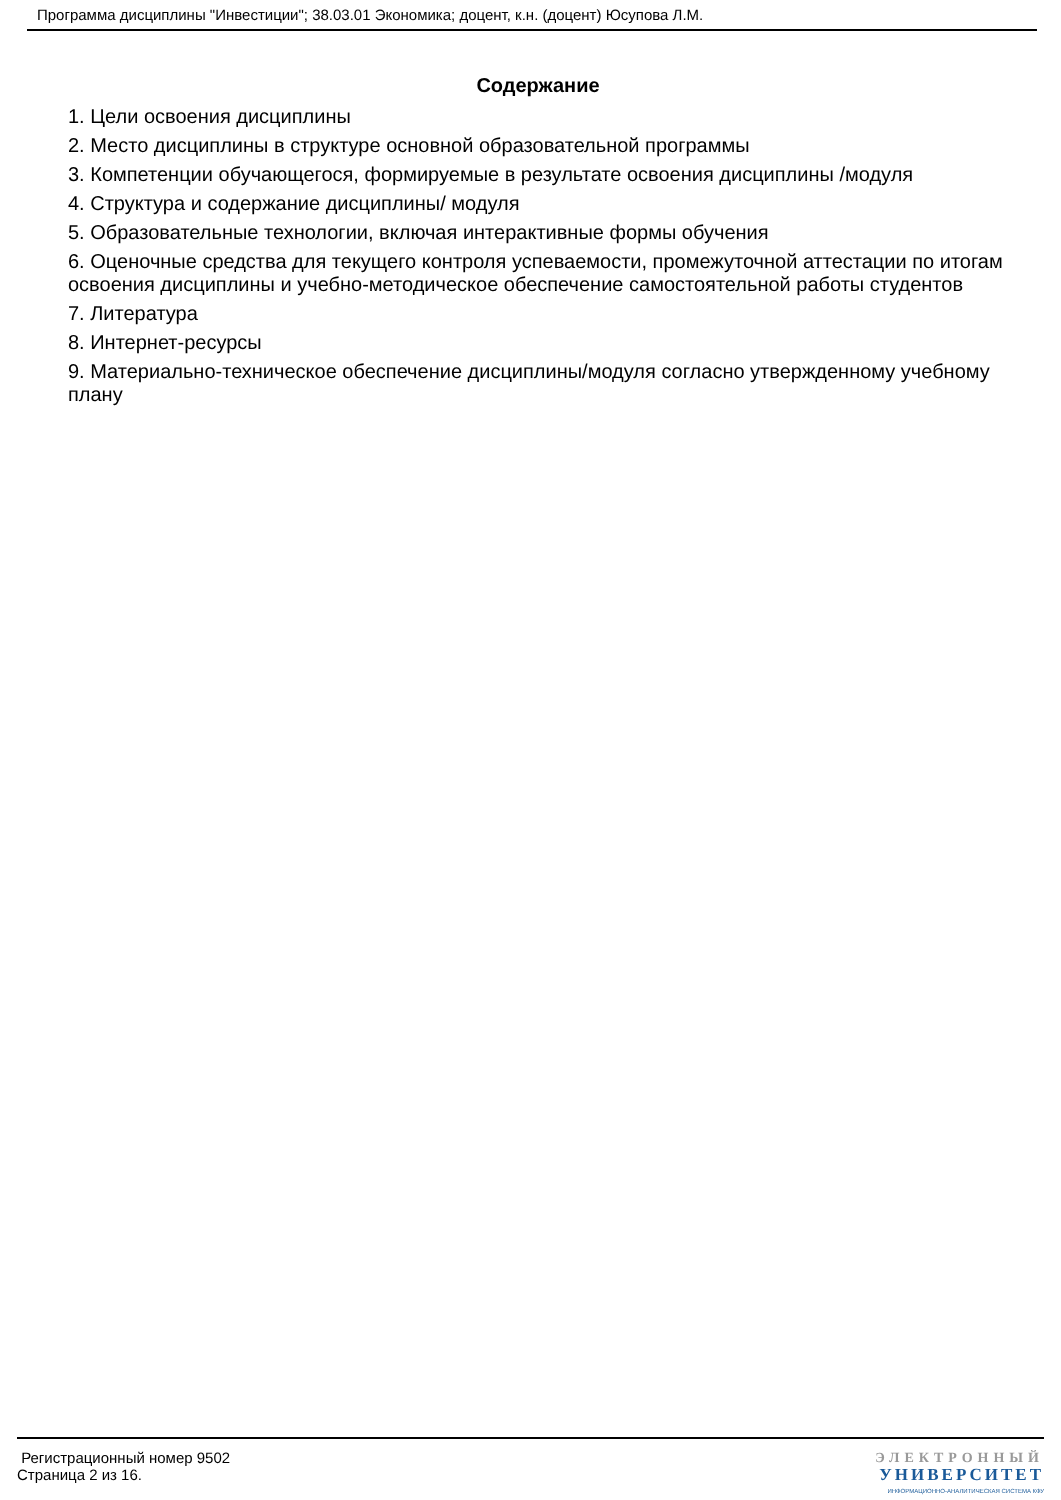Программа дисциплины "Инвестиции"; 38.03.01 Экономика; доцент, к.н. (доцент) Юсупова Л.М.
Содержание
1. Цели освоения дисциплины
2. Место дисциплины в структуре основной образовательной программы
3. Компетенции обучающегося, формируемые в результате освоения дисциплины /модуля
4. Структура и содержание дисциплины/ модуля
5. Образовательные технологии, включая интерактивные формы обучения
6. Оценочные средства для текущего контроля успеваемости, промежуточной аттестации по итогам освоения дисциплины и учебно-методическое обеспечение самостоятельной работы студентов
7. Литература
8. Интернет-ресурсы
9. Материально-техническое обеспечение дисциплины/модуля согласно утвержденному учебному плану
Регистрационный номер 9502
Страница 2 из 16.
ЭЛЕКТРОННЫЙ
УНИВЕРСИТЕТ
ИНФОРМАЦИОННО-АНАЛИТИЧЕСКАЯ СИСТЕМА КФУ